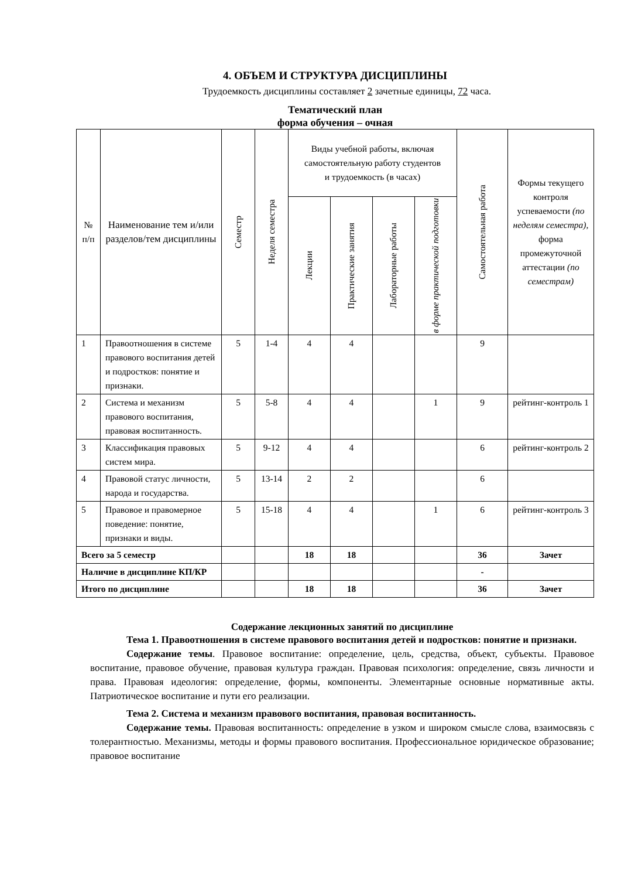4. ОБЪЕМ И СТРУКТУРА ДИСЦИПЛИНЫ
Трудоемкость дисциплины составляет 2 зачетные единицы, 72 часа.
Тематический план
форма обучения – очная
| № п/п | Наименование тем и/или разделов/тем дисциплины | Семестр | Неделя семестра | Виды учебной работы, включая самостоятельную работу студентов и трудоемкость (в часах) | | | | Самостоятельная работа | Формы текущего контроля успеваемости (по неделям семестра), форма промежуточной аттестации (по семестрам) |
| --- | --- | --- | --- | --- | --- | --- | --- | --- | --- |
| | | | | Лекции | Практические занятия | Лабораторные работы | в форме практической подготовки | | |
| 1 | Правоотношения в системе правового воспитания детей и подростков: понятие и признаки. | 5 | 1-4 | 4 | 4 | | | 9 | |
| 2 | Система и механизм правового воспитания, правовая воспитанность. | 5 | 5-8 | 4 | 4 | | 1 | 9 | рейтинг-контроль 1 |
| 3 | Классификация правовых систем мира. | 5 | 9-12 | 4 | 4 | | | 6 | рейтинг-контроль 2 |
| 4 | Правовой статус личности, народа и государства. | 5 | 13-14 | 2 | 2 | | | 6 | |
| 5 | Правовое и правомерное поведение: понятие, признаки и виды. | 5 | 15-18 | 4 | 4 | | 1 | 6 | рейтинг-контроль 3 |
| Всего за 5 семестр | | | | 18 | 18 | | | 36 | Зачет |
| Наличие в дисциплине КП/КР | | | | | | | | - | |
| Итого по дисциплине | | | | 18 | 18 | | | 36 | Зачет |
Содержание лекционных занятий по дисциплине
Тема 1. Правоотношения в системе правового воспитания детей и подростков: понятие и признаки.
Содержание темы. Правовое воспитание: определение, цель, средства, объект, субъекты. Правовое воспитание, правовое обучение, правовая культура граждан. Правовая психология: определение, связь личности и права. Правовая идеология: определение, формы, компоненты. Элементарные основные нормативные акты. Патриотическое воспитание и пути его реализации.
Тема 2. Система и механизм правового воспитания, правовая воспитанность.
Содержание темы. Правовая воспитанность: определение в узком и широком смысле слова, взаимосвязь с толерантностью. Механизмы, методы и формы правового воспитания. Профессиональное юридическое образование; правовое воспитание